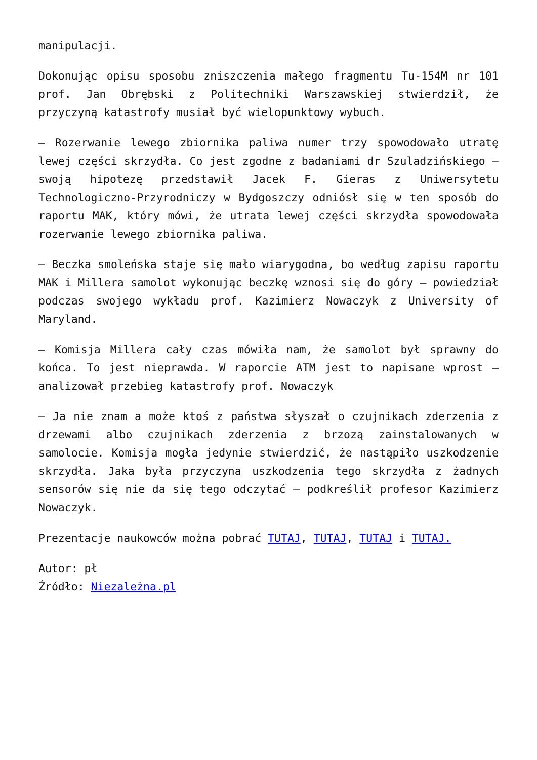manipulacji.
Dokonując opisu sposobu zniszczenia małego fragmentu Tu-154M nr 101 prof. Jan Obrębski z Politechniki Warszawskiej stwierdził, że przyczyną katastrofy musiał być wielopunktowy wybuch.
– Rozerwanie lewego zbiornika paliwa numer trzy spowodowało utratę lewej części skrzydła. Co jest zgodne z badaniami dr Szuladzińskiego – swoją hipotezę przedstawił Jacek F. Gieras z Uniwersytetu Technologiczno-Przyrodniczy w Bydgoszczy odniósł się w ten sposób do raportu MAK, który mówi, że utrata lewej części skrzydła spowodowała rozerwanie lewego zbiornika paliwa.
– Beczka smoleńska staje się mało wiarygodna, bo według zapisu raportu MAK i Millera samolot wykonując beczkę wznosi się do góry – powiedział podczas swojego wykładu prof. Kazimierz Nowaczyk z University of Maryland.
– Komisja Millera cały czas mówiła nam, że samolot był sprawny do końca. To jest nieprawda. W raporcie ATM jest to napisane wprost – analizował przebieg katastrofy prof. Nowaczyk
– Ja nie znam a może ktoś z państwa słyszał o czujnikach zderzenia z drzewami albo czujnikach zderzenia z brzozą zainstalowanych w samolocie. Komisja mogła jedynie stwierdzić, że nastąpiło uszkodzenie skrzydła. Jaka była przyczyna uszkodzenia tego skrzydła z żadnych sensorów się nie da się tego odczytać – podkreślił profesor Kazimierz Nowaczyk.
Prezentacje naukowców można pobrać TUTAJ, TUTAJ, TUTAJ i TUTAJ.
Autor: pł
Źródło: Niezależna.pl